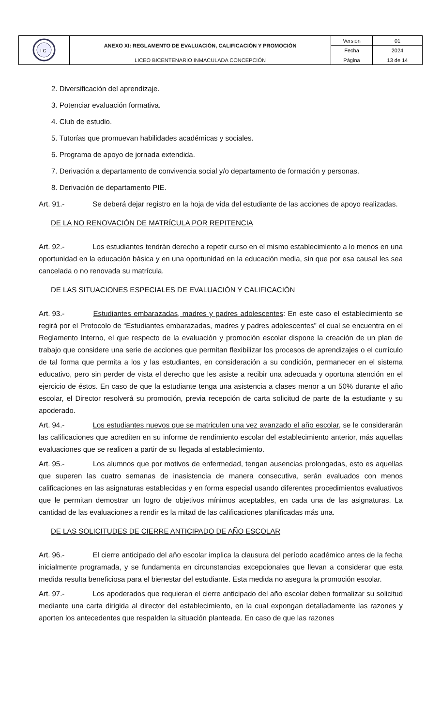| I C | ANEXO XI: REGLAMENTO DE EVALUACIÓN, CALIFICACIÓN Y PROMOCIÓN | Versión | 01 |
| | | Fecha | 2024 |
| | LICEO BICENTENARIO INMACULADA CONCEPCIÓN | Página | 13 de 14 |
2. Diversificación del aprendizaje.
3. Potenciar evaluación formativa.
4. Club de estudio.
5. Tutorías que promuevan habilidades académicas y sociales.
6. Programa de apoyo de jornada extendida.
7. Derivación a departamento de convivencia social y/o departamento de formación y personas.
8. Derivación de departamento PIE.
Art. 91.- Se deberá dejar registro en la hoja de vida del estudiante de las acciones de apoyo realizadas.
DE LA NO RENOVACIÓN DE MATRÍCULA POR REPITENCIA
Art. 92.- Los estudiantes tendrán derecho a repetir curso en el mismo establecimiento a lo menos en una oportunidad en la educación básica y en una oportunidad en la educación media, sin que por esa causal les sea cancelada o no renovada su matrícula.
DE LAS SITUACIONES ESPECIALES DE EVALUACIÓN Y CALIFICACIÓN
Art. 93.- Estudiantes embarazadas, madres y padres adolescentes: En este caso el establecimiento se regirá por el Protocolo de “Estudiantes embarazadas, madres y padres adolescentes” el cual se encuentra en el Reglamento Interno, el que respecto de la evaluación y promoción escolar dispone la creación de un plan de trabajo que considere una serie de acciones que permitan flexibilizar los procesos de aprendizajes o el currículo de tal forma que permita a los y las estudiantes, en consideración a su condición, permanecer en el sistema educativo, pero sin perder de vista el derecho que les asiste a recibir una adecuada y oportuna atención en el ejercicio de éstos. En caso de que la estudiante tenga una asistencia a clases menor a un 50% durante el año escolar, el Director resolverá su promoción, previa recepción de carta solicitud de parte de la estudiante y su apoderado.
Art. 94.- Los estudiantes nuevos que se matriculen una vez avanzado el año escolar, se le considerarán las calificaciones que acrediten en su informe de rendimiento escolar del establecimiento anterior, más aquellas evaluaciones que se realicen a partir de su llegada al establecimiento.
Art. 95.- Los alumnos que por motivos de enfermedad, tengan ausencias prolongadas, esto es aquellas que superen las cuatro semanas de inasistencia de manera consecutiva, serán evaluados con menos calificaciones en las asignaturas establecidas y en forma especial usando diferentes procedimientos evaluativos que le permitan demostrar un logro de objetivos mínimos aceptables, en cada una de las asignaturas. La cantidad de las evaluaciones a rendir es la mitad de las calificaciones planificadas más una.
DE LAS SOLICITUDES DE CIERRE ANTICIPADO DE AÑO ESCOLAR
Art. 96.- El cierre anticipado del año escolar implica la clausura del período académico antes de la fecha inicialmente programada, y se fundamenta en circunstancias excepcionales que llevan a considerar que esta medida resulta beneficiosa para el bienestar del estudiante. Esta medida no asegura la promoción escolar.
Art. 97.- Los apoderados que requieran el cierre anticipado del año escolar deben formalizar su solicitud mediante una carta dirigida al director del establecimiento, en la cual expongan detalladamente las razones y aporten los antecedentes que respalden la situación planteada. En caso de que las razones